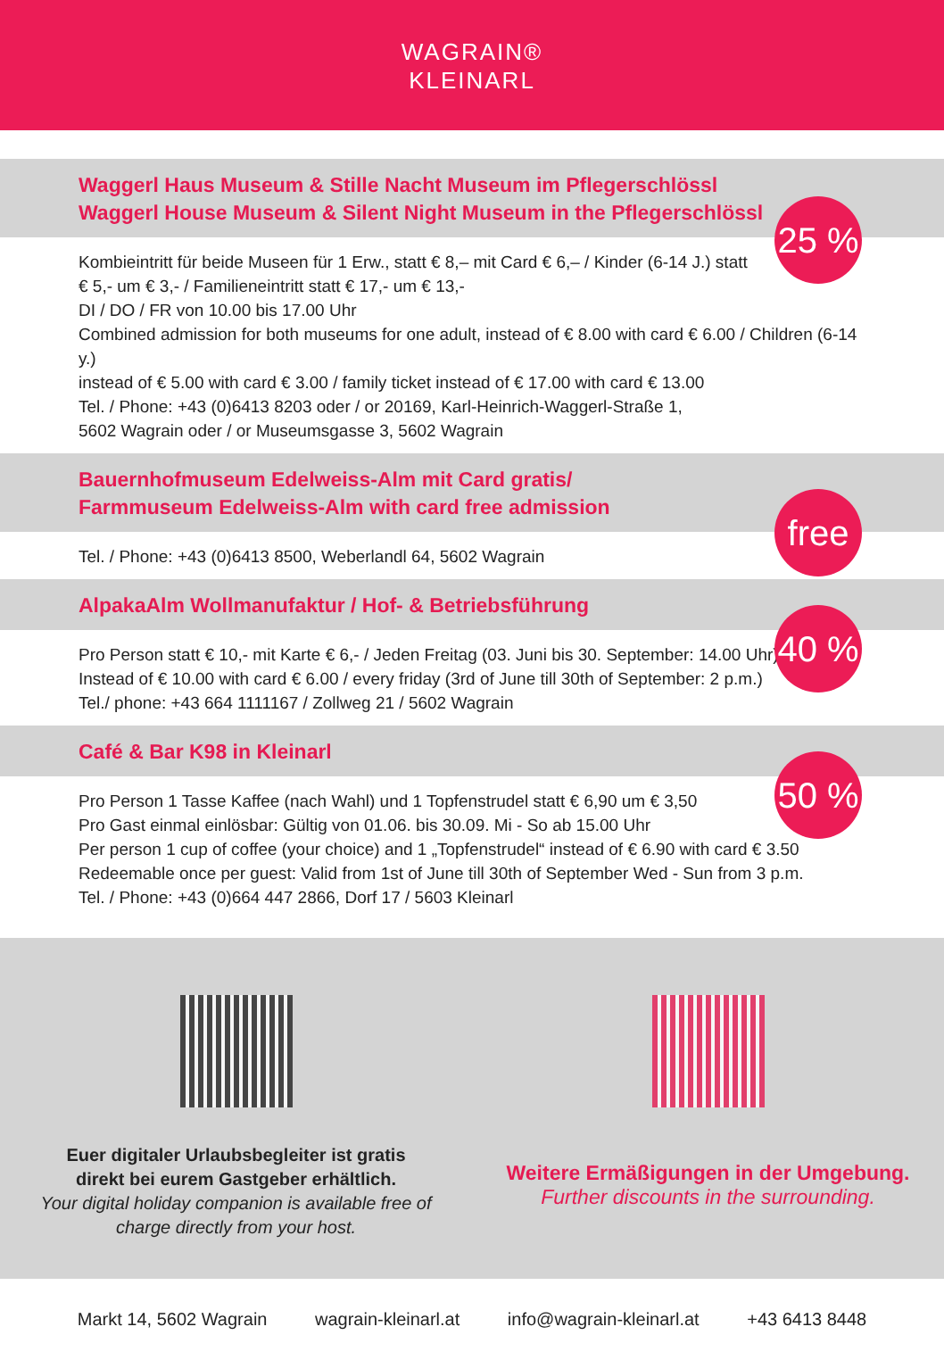WAGRAIN®
KLEINARL
Waggerl Haus Museum & Stille Nacht Museum im Pflegerschlössl
Waggerl House Museum & Silent Night Museum in the Pflegerschlössl
25 %
Kombieintritt für beide Museen für 1 Erw., statt € 8,– mit Card € 6,– / Kinder (6-14 J.) statt
€ 5,- um € 3,- / Familieneintritt statt € 17,- um € 13,-
DI / DO / FR von 10.00 bis 17.00 Uhr
Combined admission for both museums for one adult, instead of € 8.00 with card € 6.00 / Children (6-14 y.)
instead of € 5.00 with card € 3.00 / family ticket instead of € 17.00 with card € 13.00
Tel. / Phone: +43 (0)6413 8203 oder / or 20169, Karl-Heinrich-Waggerl-Straße 1,
5602 Wagrain oder / or Museumsgasse 3, 5602 Wagrain
Bauernhofmuseum Edelweiss-Alm mit Card gratis/
Farmmuseum Edelweiss-Alm with card free admission
free
Tel. / Phone: +43 (0)6413 8500, Weberlandl 64, 5602 Wagrain
AlpakaAlm Wollmanufaktur / Hof- & Betriebsführung
40 %
Pro Person statt € 10,- mit Karte € 6,- / Jeden Freitag (03. Juni bis 30. September: 14.00 Uhr)
Instead of € 10.00 with card € 6.00 / every friday (3rd of June till 30th of September: 2 p.m.)
Tel./ phone: +43 664 1111167 / Zollweg 21 / 5602 Wagrain
Café & Bar K98 in Kleinarl
50 %
Pro Person 1 Tasse Kaffee (nach Wahl) und 1 Topfenstrudel statt € 6,90 um € 3,50
Pro Gast einmal einlösbar: Gültig von 01.06. bis 30.09. Mi - So ab 15.00 Uhr
Per person 1 cup of coffee (your choice) and 1 „Topfenstrudel“ instead of € 6.90 with card € 3.50
Redeemable once per guest: Valid from 1st of June till 30th of September Wed - Sun from 3 p.m.
Tel. / Phone: +43 (0)664 447 2866, Dorf 17 / 5603 Kleinarl
Euer digitaler Urlaubsbegleiter ist gratis
direkt bei eurem Gastgeber erhältlich.
Your digital holiday companion is available free of
charge directly from your host.
Weitere Ermäßigungen in der Umgebung.
Further discounts in the surrounding.
Markt 14, 5602 Wagrain wagrain-kleinarl.at info@wagrain-kleinarl.at +43 6413 8448